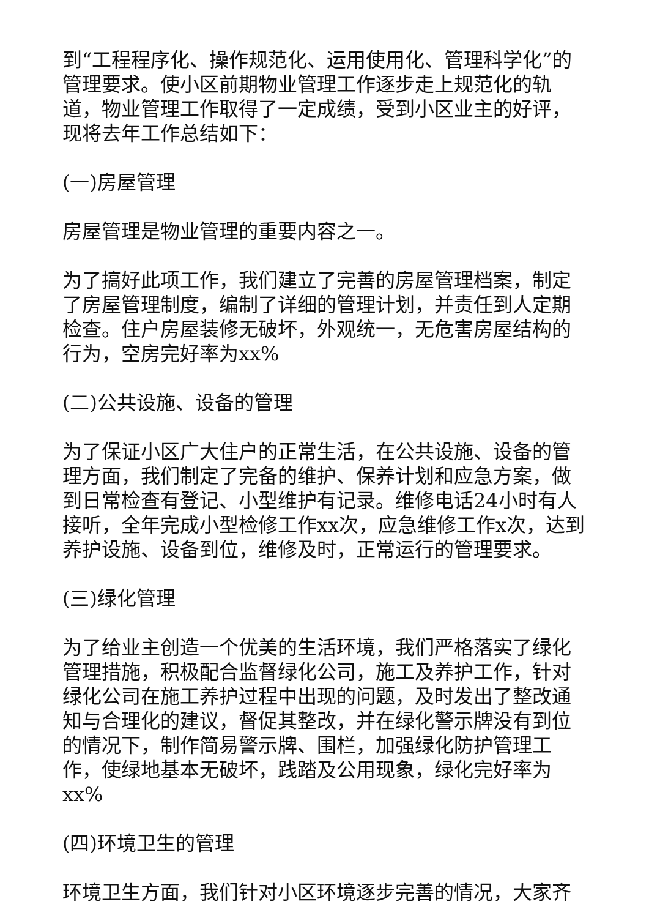到“工程程序化、操作规范化、运用使用化、管理科学化”的管理要求。使小区前期物业管理工作逐步走上规范化的轨道，物业管理工作取得了一定成绩，受到小区业主的好评，现将去年工作总结如下：
(一)房屋管理
房屋管理是物业管理的重要内容之一。
为了搞好此项工作，我们建立了完善的房屋管理档案，制定了房屋管理制度，编制了详细的管理计划，并责任到人定期检查。住户房屋装修无破坏，外观统一，无危害房屋结构的行为，空房完好率为xx%
(二)公共设施、设备的管理
为了保证小区广大住户的正常生活，在公共设施、设备的管理方面，我们制定了完备的维护、保养计划和应急方案，做到日常检查有登记、小型维护有记录。维修电话24小时有人接听，全年完成小型检修工作xx次，应急维修工作x次，达到养护设施、设备到位，维修及时，正常运行的管理要求。
(三)绿化管理
为了给业主创造一个优美的生活环境，我们严格落实了绿化管理措施，积极配合监督绿化公司，施工及养护工作，针对绿化公司在施工养护过程中出现的问题，及时发出了整改通知与合理化的建议，督促其整改，并在绿化警示牌没有到位的情况下，制作简易警示牌、围栏，加强绿化防护管理工作，使绿地基本无破坏，践踏及公用现象，绿化完好率为xx%
(四)环境卫生的管理
环境卫生方面，我们针对小区环境逐步完善的情况，大家齐